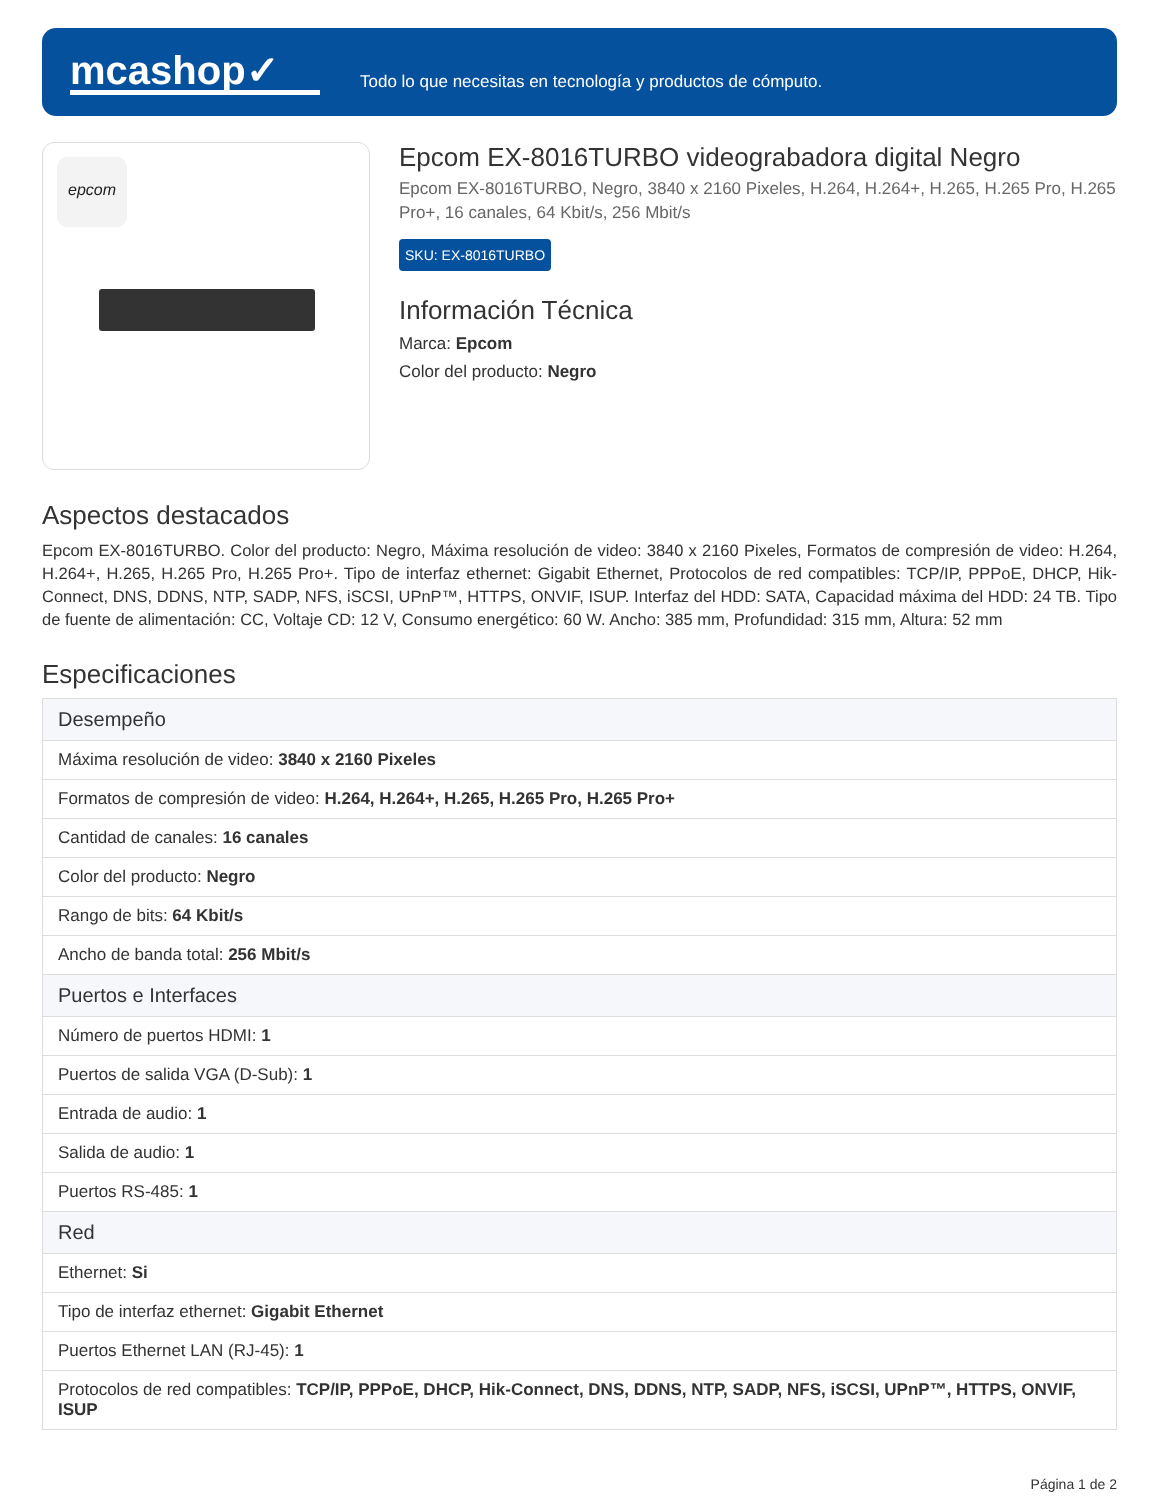mcashop✓
Todo lo que necesitas en tecnología y productos de cómputo.
epcom
Epcom EX-8016TURBO videograbadora digital Negro
Epcom EX-8016TURBO, Negro, 3840 x 2160 Pixeles, H.264, H.264+, H.265, H.265 Pro, H.265 Pro+, 16 canales, 64 Kbit/s, 256 Mbit/s
SKU: EX-8016TURBO
Información Técnica
Marca: Epcom
Color del producto: Negro
Aspectos destacados
Epcom EX-8016TURBO. Color del producto: Negro, Máxima resolución de video: 3840 x 2160 Pixeles, Formatos de compresión de video: H.264, H.264+, H.265, H.265 Pro, H.265 Pro+. Tipo de interfaz ethernet: Gigabit Ethernet, Protocolos de red compatibles: TCP/IP, PPPoE, DHCP, Hik-Connect, DNS, DDNS, NTP, SADP, NFS, iSCSI, UPnP™, HTTPS, ONVIF, ISUP. Interfaz del HDD: SATA, Capacidad máxima del HDD: 24 TB. Tipo de fuente de alimentación: CC, Voltaje CD: 12 V, Consumo energético: 60 W. Ancho: 385 mm, Profundidad: 315 mm, Altura: 52 mm
Especificaciones
| Desempeño |
| --- |
| Máxima resolución de video: 3840 x 2160 Pixeles |
| Formatos de compresión de video: H.264, H.264+, H.265, H.265 Pro, H.265 Pro+ |
| Cantidad de canales: 16 canales |
| Color del producto: Negro |
| Rango de bits: 64 Kbit/s |
| Ancho de banda total: 256 Mbit/s |
| Puertos e Interfaces |
| Número de puertos HDMI: 1 |
| Puertos de salida VGA (D-Sub): 1 |
| Entrada de audio: 1 |
| Salida de audio: 1 |
| Puertos RS-485: 1 |
| Red |
| Ethernet: Si |
| Tipo de interfaz ethernet: Gigabit Ethernet |
| Puertos Ethernet LAN (RJ-45): 1 |
| Protocolos de red compatibles: TCP/IP, PPPoE, DHCP, Hik-Connect, DNS, DDNS, NTP, SADP, NFS, iSCSI, UPnP™, HTTPS, ONVIF, ISUP |
Página 1 de 2